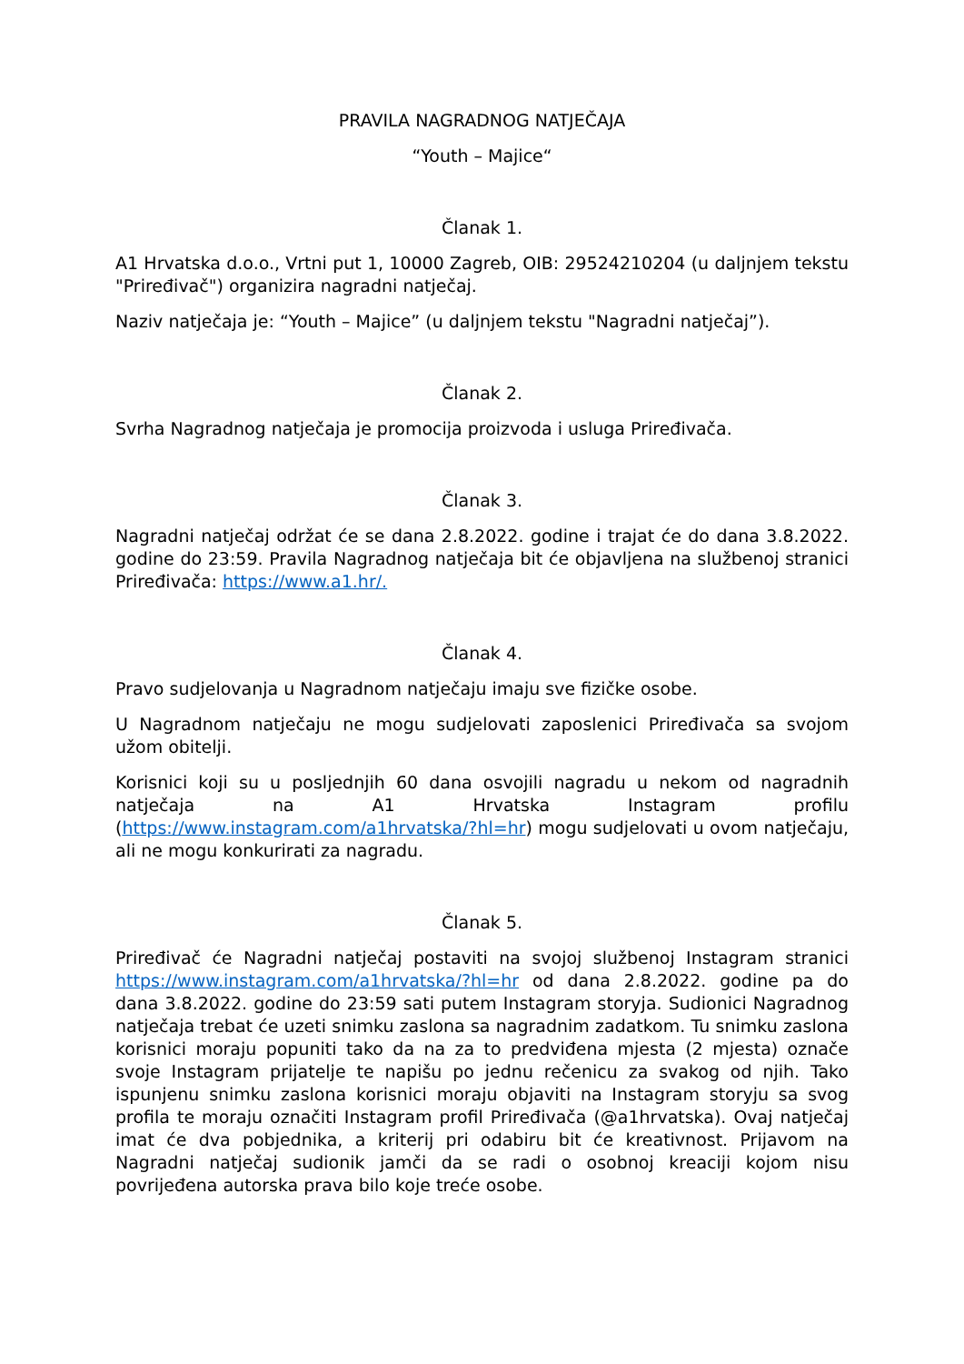PRAVILA NAGRADNOG NATJEČAJA
“Youth – Majice“
Članak 1.
A1 Hrvatska d.o.o., Vrtni put 1, 10000 Zagreb, OIB: 29524210204 (u daljnjem tekstu "Priređivač") organizira nagradni natječaj.
Naziv natječaja je: “Youth – Majice” (u daljnjem tekstu "Nagradni natječaj”).
Članak 2.
Svrha Nagradnog natječaja je promocija proizvoda i usluga Priređivača.
Članak 3.
Nagradni natječaj održat će se dana 2.8.2022. godine i trajat će do dana 3.8.2022. godine do 23:59. Pravila Nagradnog natječaja bit će objavljena na službenoj stranici Priređivača: https://www.a1.hr/.
Članak 4.
Pravo sudjelovanja u Nagradnom natječaju imaju sve fizičke osobe.
U Nagradnom natječaju ne mogu sudjelovati zaposlenici Priređivača sa svojom užom obitelji.
Korisnici koji su u posljednjih 60 dana osvojili nagradu u nekom od nagradnih natječaja na A1 Hrvatska Instagram profilu (https://www.instagram.com/a1hrvatska/?hl=hr) mogu sudjelovati u ovom natječaju, ali ne mogu konkurirati za nagradu.
Članak 5.
Priređivač će Nagradni natječaj postaviti na svojoj službenoj Instagram stranici https://www.instagram.com/a1hrvatska/?hl=hr od dana 2.8.2022. godine pa do dana 3.8.2022. godine do 23:59 sati putem Instagram storyja. Sudionici Nagradnog natječaja trebat će uzeti snimku zaslona sa nagradnim zadatkom. Tu snimku zaslona korisnici moraju popuniti tako da na za to predviđena mjesta (2 mjesta) označe svoje Instagram prijatelje te napišu po jednu rečenicu za svakog od njih. Tako ispunjenu snimku zaslona korisnici moraju objaviti na Instagram storyju sa svog profila te moraju označiti Instagram profil Priređivača (@a1hrvatska). Ovaj natječaj imat će dva pobjednika, a kriterij pri odabiru bit će kreativnost. Prijavom na Nagradni natječaj sudionik jamči da se radi o osobnoj kreaciji kojom nisu povrijeđena autorska prava bilo koje treće osobe.